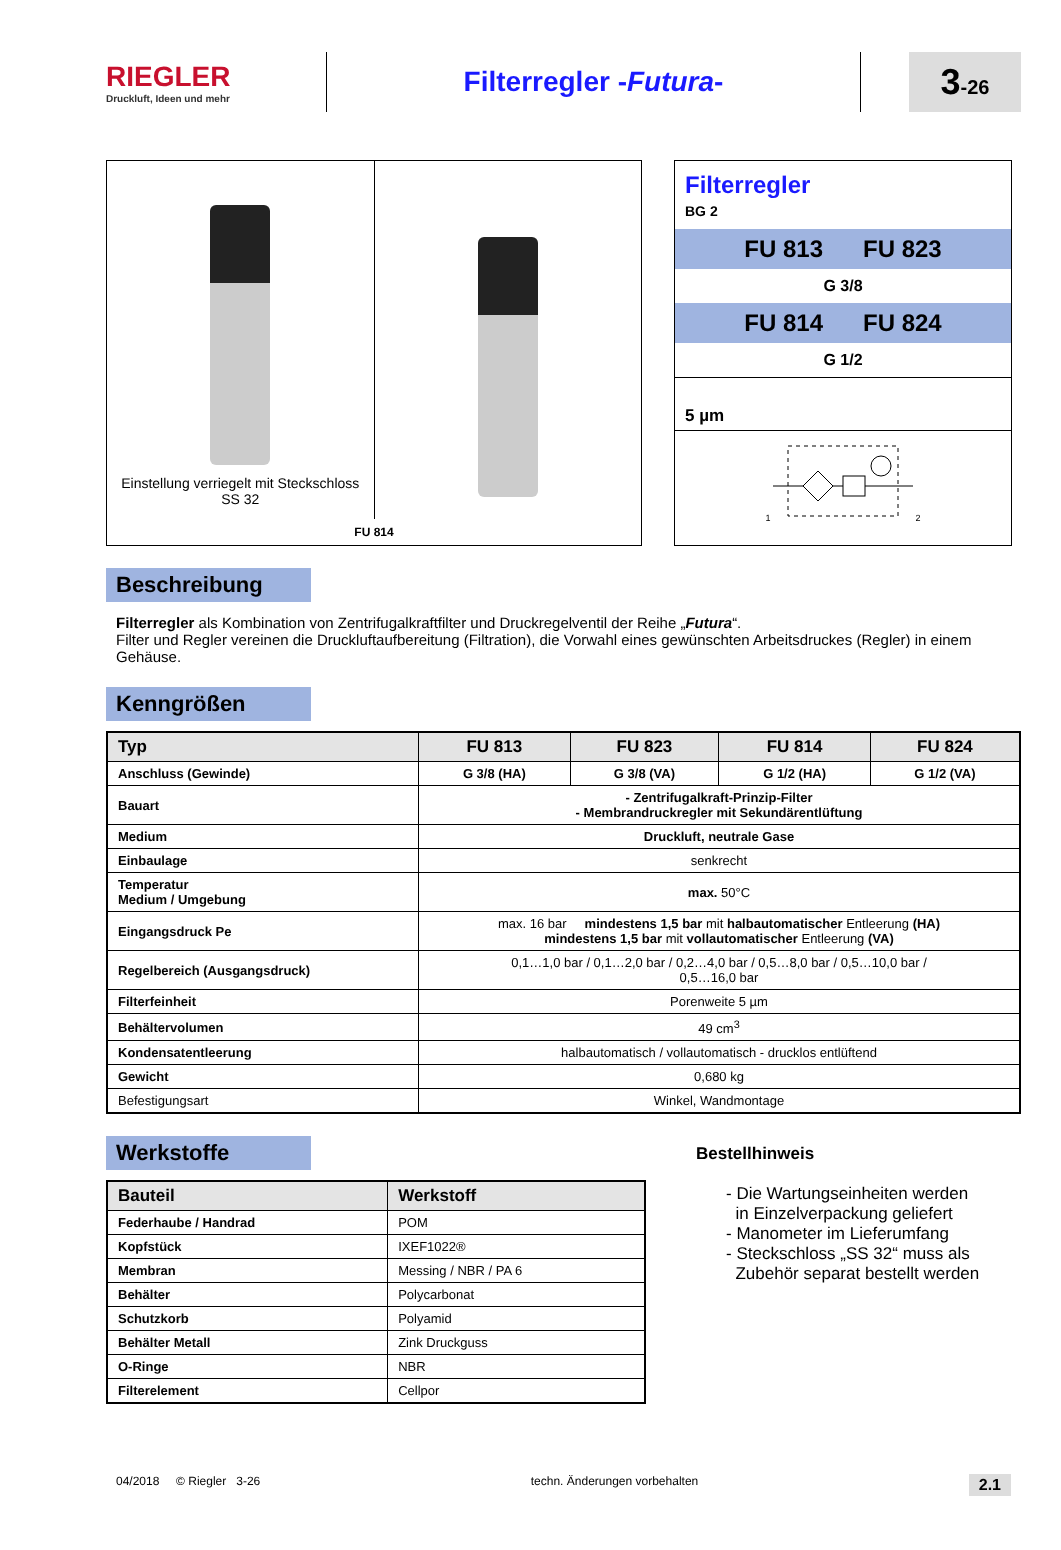RIEGLER
Druckluft, Ideen und mehr
Filterregler -Futura-
3-26
Einstellung verriegelt mit Steckschloss
SS 32
FU 814
Filterregler
BG 2
FU 813 FU 823
G 3/8
FU 814 FU 824
G 1/2
5 µm
1 2
Beschreibung
Filterregler als Kombination von Zentrifugalkraftfilter und Druckregelventil der Reihe „Futura“.
Filter und Regler vereinen die Druckluftaufbereitung (Filtration), die Vorwahl eines gewünschten Arbeitsdruckes (Regler) in einem Gehäuse.
Kenngrößen
| Typ | FU 813 | FU 823 | FU 814 | FU 824 |
| --- | --- | --- | --- | --- |
| Anschluss (Gewinde) | G 3/8 (HA) | G 3/8 (VA) | G 1/2 (HA) | G 1/2 (VA) |
| Bauart | - Zentrifugalkraft-Prinzip-Filter - Membrandruckregler mit Sekundärentlüftung | | | |
| Medium | Druckluft, neutrale Gase | | | |
| Einbaulage | senkrecht | | | |
| Temperatur Medium / Umgebung | max. 50°C | | | |
| Eingangsdruck Pe | max. 16 bar mindestens 1,5 bar mit halbautomatischer Entleerung (HA) mindestens 1,5 bar mit vollautomatischer Entleerung (VA) | | | |
| Regelbereich (Ausgangsdruck) | 0,1…1,0 bar / 0,1…2,0 bar / 0,2…4,0 bar / 0,5…8,0 bar / 0,5…10,0 bar / 0,5…16,0 bar | | | |
| Filterfeinheit | Porenweite 5 µm | | | |
| Behältervolumen | 49 cm<sup>3</sup> | | | |
| Kondensatentleerung | halbautomatisch / vollautomatisch - drucklos entlüftend | | | |
| Gewicht | 0,680 kg | | | |
| Befestigungsart | Winkel, Wandmontage | | | |
Werkstoffe
| Bauteil | Werkstoff |
| --- | --- |
| Federhaube / Handrad | POM |
| Kopfstück | IXEF1022® |
| Membran | Messing / NBR / PA 6 |
| Behälter | Polycarbonat |
| Schutzkorb | Polyamid |
| Behälter Metall | Zink Druckguss |
| O-Ringe | NBR |
| Filterelement | Cellpor |
Bestellhinweis
- Die Wartungseinheiten werden
in Einzelverpackung geliefert
- Manometer im Lieferumfang
- Steckschloss „SS 32“ muss als
Zubehör separat bestellt werden
04/2018 © Riegler 3-26 techn. Änderungen vorbehalten 2.1